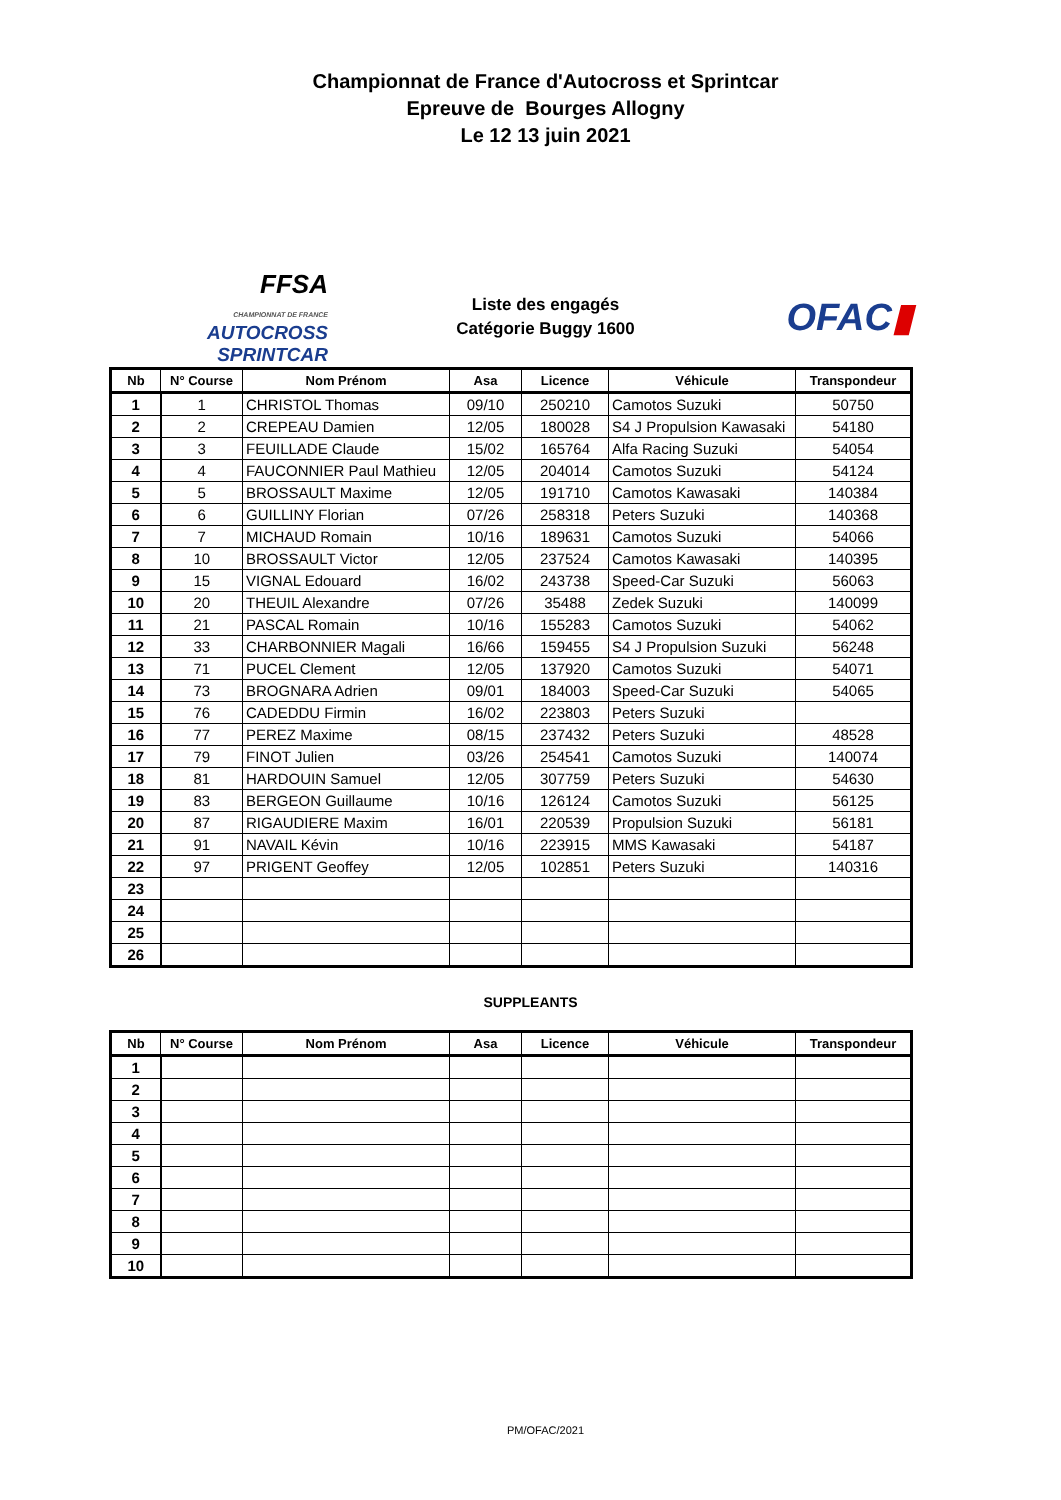Championnat de France d'Autocross et Sprintcar
Epreuve de Bourges Allogny
Le 12 13 juin 2021
FFSA
CHAMPIONNAT DE FRANCE AUTOCROSS
SPRINTCAR
Liste des engagés
Catégorie Buggy 1600
OFAC▮
| Nb | N° Course | Nom Prénom | Asa | Licence | Véhicule | Transpondeur |
| --- | --- | --- | --- | --- | --- | --- |
| 1 | 1 | CHRISTOL Thomas | 09/10 | 250210 | Camotos Suzuki | 50750 |
| 2 | 2 | CREPEAU Damien | 12/05 | 180028 | S4 J Propulsion Kawasaki | 54180 |
| 3 | 3 | FEUILLADE Claude | 15/02 | 165764 | Alfa Racing Suzuki | 54054 |
| 4 | 4 | FAUCONNIER Paul Mathieu | 12/05 | 204014 | Camotos Suzuki | 54124 |
| 5 | 5 | BROSSAULT Maxime | 12/05 | 191710 | Camotos Kawasaki | 140384 |
| 6 | 6 | GUILLINY Florian | 07/26 | 258318 | Peters Suzuki | 140368 |
| 7 | 7 | MICHAUD Romain | 10/16 | 189631 | Camotos Suzuki | 54066 |
| 8 | 10 | BROSSAULT Victor | 12/05 | 237524 | Camotos Kawasaki | 140395 |
| 9 | 15 | VIGNAL Edouard | 16/02 | 243738 | Speed-Car Suzuki | 56063 |
| 10 | 20 | THEUIL Alexandre | 07/26 | 35488 | Zedek Suzuki | 140099 |
| 11 | 21 | PASCAL Romain | 10/16 | 155283 | Camotos Suzuki | 54062 |
| 12 | 33 | CHARBONNIER Magali | 16/66 | 159455 | S4 J Propulsion Suzuki | 56248 |
| 13 | 71 | PUCEL Clement | 12/05 | 137920 | Camotos Suzuki | 54071 |
| 14 | 73 | BROGNARA Adrien | 09/01 | 184003 | Speed-Car Suzuki | 54065 |
| 15 | 76 | CADEDDU Firmin | 16/02 | 223803 | Peters Suzuki | |
| 16 | 77 | PEREZ Maxime | 08/15 | 237432 | Peters Suzuki | 48528 |
| 17 | 79 | FINOT Julien | 03/26 | 254541 | Camotos Suzuki | 140074 |
| 18 | 81 | HARDOUIN Samuel | 12/05 | 307759 | Peters Suzuki | 54630 |
| 19 | 83 | BERGEON Guillaume | 10/16 | 126124 | Camotos Suzuki | 56125 |
| 20 | 87 | RIGAUDIERE Maxim | 16/01 | 220539 | Propulsion Suzuki | 56181 |
| 21 | 91 | NAVAIL Kévin | 10/16 | 223915 | MMS Kawasaki | 54187 |
| 22 | 97 | PRIGENT Geoffey | 12/05 | 102851 | Peters Suzuki | 140316 |
| 23 | | | | | | |
| 24 | | | | | | |
| 25 | | | | | | |
| 26 | | | | | | |
SUPPLEANTS
| Nb | N° Course | Nom Prénom | Asa | Licence | Véhicule | Transpondeur |
| --- | --- | --- | --- | --- | --- | --- |
| 1 | | | | | | |
| 2 | | | | | | |
| 3 | | | | | | |
| 4 | | | | | | |
| 5 | | | | | | |
| 6 | | | | | | |
| 7 | | | | | | |
| 8 | | | | | | |
| 9 | | | | | | |
| 10 | | | | | | |
PM/OFAC/2021